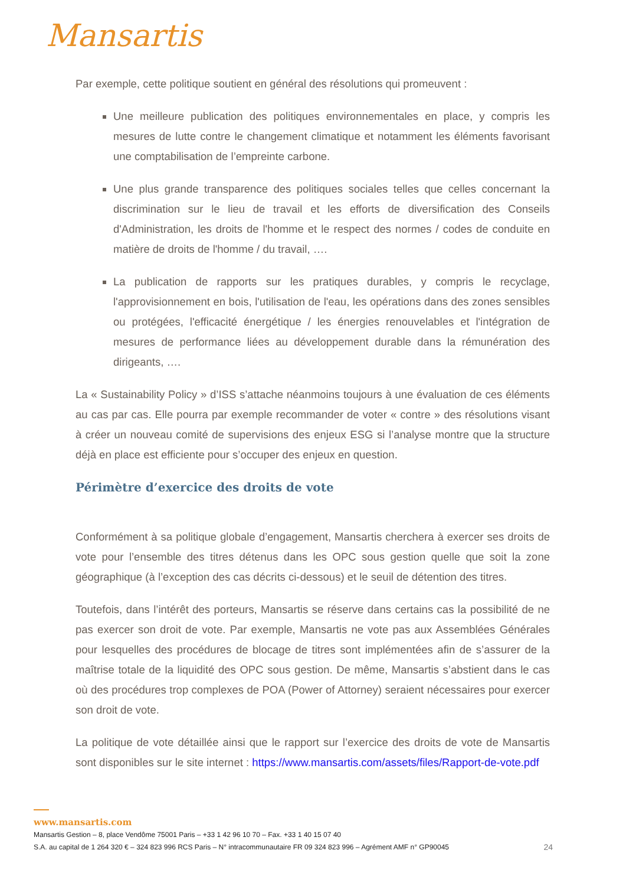Mansartis
Par exemple, cette politique soutient en général des résolutions qui promeuvent :
Une meilleure publication des politiques environnementales en place, y compris les mesures de lutte contre le changement climatique et notamment les éléments favorisant une comptabilisation de l’empreinte carbone.
Une plus grande transparence des politiques sociales telles que celles concernant la discrimination sur le lieu de travail et les efforts de diversification des Conseils d'Administration, les droits de l'homme et le respect des normes / codes de conduite en matière de droits de l'homme / du travail, ….
La publication de rapports sur les pratiques durables, y compris le recyclage, l'approvisionnement en bois, l'utilisation de l'eau, les opérations dans des zones sensibles ou protégées, l'efficacité énergétique / les énergies renouvelables et l'intégration de mesures de performance liées au développement durable dans la rémunération des dirigeants, ….
La « Sustainability Policy » d’ISS s’attache néanmoins toujours à une évaluation de ces éléments au cas par cas. Elle pourra par exemple recommander de voter « contre » des résolutions visant à créer un nouveau comité de supervisions des enjeux ESG si l’analyse montre que la structure déjà en place est efficiente pour s’occuper des enjeux en question.
Périmètre d’exercice des droits de vote
Conformément à sa politique globale d’engagement, Mansartis cherchera à exercer ses droits de vote pour l’ensemble des titres détenus dans les OPC sous gestion quelle que soit la zone géographique (à l’exception des cas décrits ci-dessous) et le seuil de détention des titres.
Toutefois, dans l’intérêt des porteurs, Mansartis se réserve dans certains cas la possibilité de ne pas exercer son droit de vote. Par exemple, Mansartis ne vote pas aux Assemblées Générales pour lesquelles des procédures de blocage de titres sont implémentées afin de s’assurer de la maîtrise totale de la liquidité des OPC sous gestion. De même, Mansartis s’abstient dans le cas où des procédures trop complexes de POA (Power of Attorney) seraient nécessaires pour exercer son droit de vote.
La politique de vote détaillée ainsi que le rapport sur l’exercice des droits de vote de Mansartis sont disponibles sur le site internet : https://www.mansartis.com/assets/files/Rapport-de-vote.pdf
www.mansartis.com
Mansartis Gestion – 8, place Vendôme 75001 Paris – +33 1 42 96 10 70 – Fax. +33 1 40 15 07 40
S.A. au capital de 1 264 320 € – 324 823 996 RCS Paris – N° intracommunautaire FR 09 324 823 996 – Agrément AMF n° GP90045 24